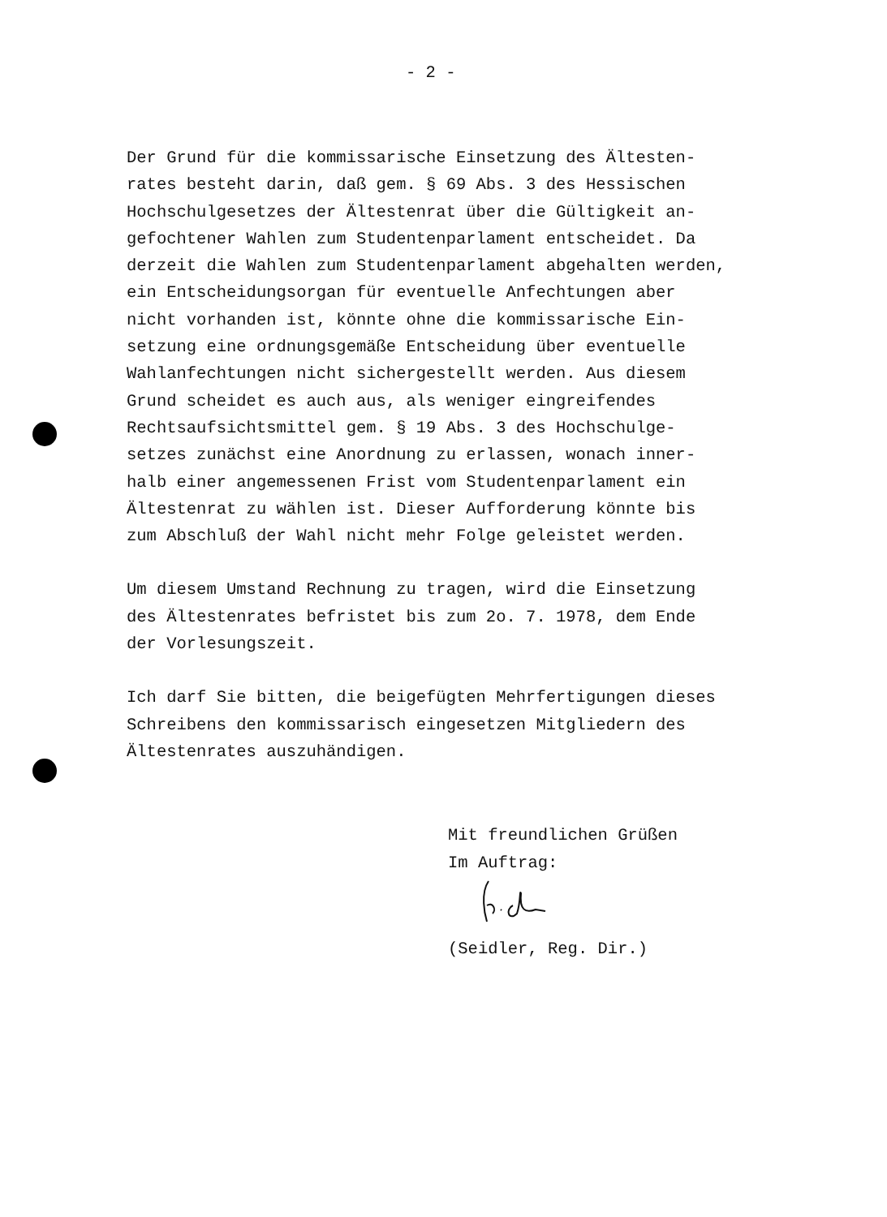- 2 -
Der Grund für die kommissarische Einsetzung des Ältesten-
rates besteht darin, daß gem. § 69 Abs. 3 des Hessischen
Hochschulgesetzes der Ältestenrat über die Gültigkeit an-
gefochtener Wahlen zum Studentenparlament entscheidet. Da
derzeit die Wahlen zum Studentenparlament abgehalten werden,
ein Entscheidungsorgan für eventuelle Anfechtungen aber
nicht vorhanden ist, könnte ohne die kommissarische Ein-
setzung eine ordnungsgemäße Entscheidung über eventuelle
Wahlanfechtungen nicht sichergestellt werden. Aus diesem
Grund scheidet es auch aus, als weniger eingreifendes
Rechtsaufsichtsmittel gem. § 19 Abs. 3 des Hochschulge-
setzes zunächst eine Anordnung zu erlassen, wonach inner-
halb einer angemessenen Frist vom Studentenparlament ein
Ältestenrat zu wählen ist. Dieser Aufforderung könnte bis
zum Abschluß der Wahl nicht mehr Folge geleistet werden.
Um diesem Umstand Rechnung zu tragen, wird die Einsetzung
des Ältestenrates befristet bis zum 2o. 7. 1978, dem Ende
der Vorlesungszeit.
Ich darf Sie bitten, die beigefügten Mehrfertigungen dieses
Schreibens den kommissarisch eingesetzen Mitgliedern des
Ältestenrates auszuhändigen.
Mit freundlichen Grüßen
Im Auftrag:
(Seidler, Reg. Dir.)